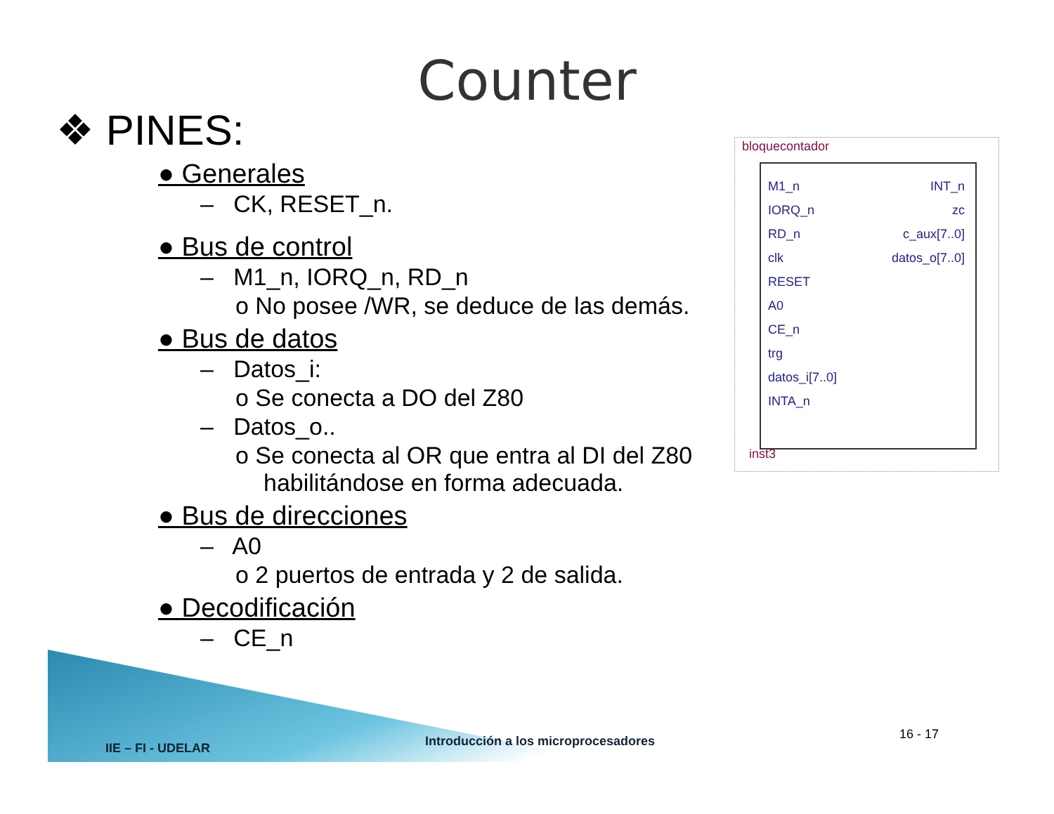Counter
❖ PINES:
● Generales
– CK, RESET_n.
● Bus de control
– M1_n, IORQ_n, RD_n
o No posee /WR, se deduce de las demás.
● Bus de datos
– Datos_i:
o Se conecta a DO del Z80
– Datos_o..
o Se conecta al OR que entra al DI del Z80 habilitándose en forma adecuada.
● Bus de direcciones
– A0
o 2 puertos de entrada y 2 de salida.
● Decodificación
– CE_n
bloquecontador
M1_n INT_n
IORQ_n zc
RD_n c_aux[7..0]
clk datos_o[7..0]
RESET
A0
CE_n
trg
datos_i[7..0]
INTA_n
inst3
IIE – FI - UDELAR
Introducción a los microprocesadores
16 - 17